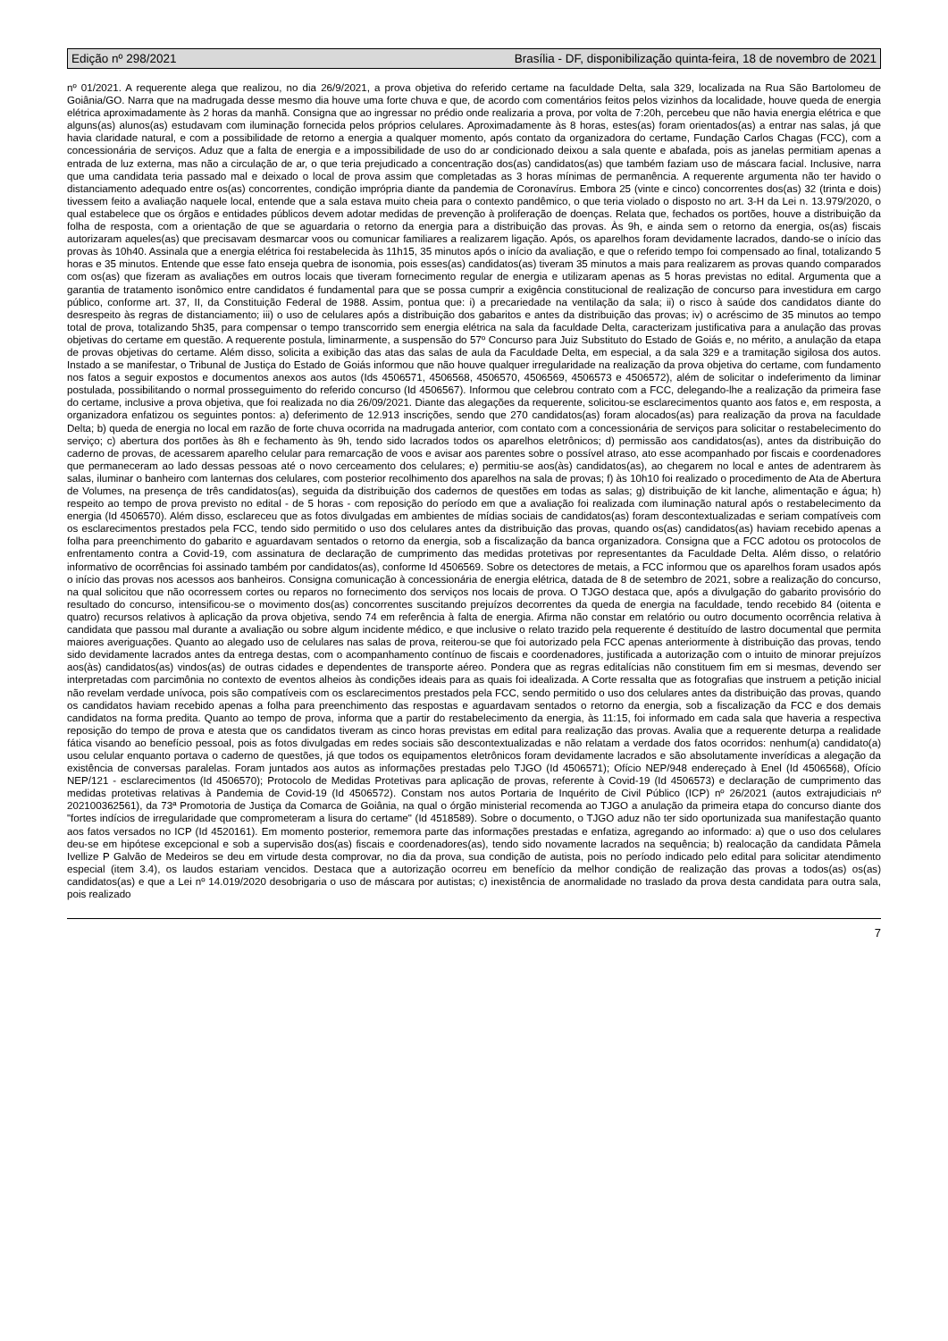Edição nº 298/2021 Brasília - DF, disponibilização quinta-feira, 18 de novembro de 2021
nº 01/2021. A requerente alega que realizou, no dia 26/9/2021, a prova objetiva do referido certame na faculdade Delta, sala 329, localizada na Rua São Bartolomeu de Goiânia/GO. Narra que na madrugada desse mesmo dia houve uma forte chuva e que, de acordo com comentários feitos pelos vizinhos da localidade, houve queda de energia elétrica aproximadamente às 2 horas da manhã. Consigna que ao ingressar no prédio onde realizaria a prova, por volta de 7:20h, percebeu que não havia energia elétrica e que alguns(as) alunos(as) estudavam com iluminação fornecida pelos próprios celulares. Aproximadamente às 8 horas, estes(as) foram orientados(as) a entrar nas salas, já que havia claridade natural, e com a possibilidade de retorno a energia a qualquer momento, após contato da organizadora do certame, Fundação Carlos Chagas (FCC), com a concessionária de serviços. Aduz que a falta de energia e a impossibilidade de uso do ar condicionado deixou a sala quente e abafada, pois as janelas permitiam apenas a entrada de luz externa, mas não a circulação de ar, o que teria prejudicado a concentração dos(as) candidatos(as) que também faziam uso de máscara facial. Inclusive, narra que uma candidata teria passado mal e deixado o local de prova assim que completadas as 3 horas mínimas de permanência. A requerente argumenta não ter havido o distanciamento adequado entre os(as) concorrentes, condição imprópria diante da pandemia de Coronavírus. Embora 25 (vinte e cinco) concorrentes dos(as) 32 (trinta e dois) tivessem feito a avaliação naquele local, entende que a sala estava muito cheia para o contexto pandêmico, o que teria violado o disposto no art. 3-H da Lei n. 13.979/2020, o qual estabelece que os órgãos e entidades públicos devem adotar medidas de prevenção à proliferação de doenças. Relata que, fechados os portões, houve a distribuição da folha de resposta, com a orientação de que se aguardaria o retorno da energia para a distribuição das provas. Às 9h, e ainda sem o retorno da energia, os(as) fiscais autorizaram aqueles(as) que precisavam desmarcar voos ou comunicar familiares a realizarem ligação. Após, os aparelhos foram devidamente lacrados, dando-se o início das provas às 10h40. Assinala que a energia elétrica foi restabelecida às 11h15, 35 minutos após o início da avaliação, e que o referido tempo foi compensado ao final, totalizando 5 horas e 35 minutos. Entende que esse fato enseja quebra de isonomia, pois esses(as) candidatos(as) tiveram 35 minutos a mais para realizarem as provas quando comparados com os(as) que fizeram as avaliações em outros locais que tiveram fornecimento regular de energia e utilizaram apenas as 5 horas previstas no edital. Argumenta que a garantia de tratamento isonômico entre candidatos é fundamental para que se possa cumprir a exigência constitucional de realização de concurso para investidura em cargo público, conforme art. 37, II, da Constituição Federal de 1988. Assim, pontua que: i) a precariedade na ventilação da sala; ii) o risco à saúde dos candidatos diante do desrespeito às regras de distanciamento; iii) o uso de celulares após a distribuição dos gabaritos e antes da distribuição das provas; iv) o acréscimo de 35 minutos ao tempo total de prova, totalizando 5h35, para compensar o tempo transcorrido sem energia elétrica na sala da faculdade Delta, caracterizam justificativa para a anulação das provas objetivas do certame em questão. A requerente postula, liminarmente, a suspensão do 57º Concurso para Juiz Substituto do Estado de Goiás e, no mérito, a anulação da etapa de provas objetivas do certame. Além disso, solicita a exibição das atas das salas de aula da Faculdade Delta, em especial, a da sala 329 e a tramitação sigilosa dos autos. Instado a se manifestar, o Tribunal de Justiça do Estado de Goiás informou que não houve qualquer irregularidade na realização da prova objetiva do certame, com fundamento nos fatos a seguir expostos e documentos anexos aos autos (Ids 4506571, 4506568, 4506570, 4506569, 4506573 e 4506572), além de solicitar o indeferimento da liminar postulada, possibilitando o normal prosseguimento do referido concurso (Id 4506567). Informou que celebrou contrato com a FCC, delegando-lhe a realização da primeira fase do certame, inclusive a prova objetiva, que foi realizada no dia 26/09/2021. Diante das alegações da requerente, solicitou-se esclarecimentos quanto aos fatos e, em resposta, a organizadora enfatizou os seguintes pontos: a) deferimento de 12.913 inscrições, sendo que 270 candidatos(as) foram alocados(as) para realização da prova na faculdade Delta; b) queda de energia no local em razão de forte chuva ocorrida na madrugada anterior, com contato com a concessionária de serviços para solicitar o restabelecimento do serviço; c) abertura dos portões às 8h e fechamento às 9h, tendo sido lacrados todos os aparelhos eletrônicos; d) permissão aos candidatos(as), antes da distribuição do caderno de provas, de acessarem aparelho celular para remarcação de voos e avisar aos parentes sobre o possível atraso, ato esse acompanhado por fiscais e coordenadores que permaneceram ao lado dessas pessoas até o novo cerceamento dos celulares; e) permitiu-se aos(às) candidatos(as), ao chegarem no local e antes de adentrarem às salas, iluminar o banheiro com lanternas dos celulares, com posterior recolhimento dos aparelhos na sala de provas; f) às 10h10 foi realizado o procedimento de Ata de Abertura de Volumes, na presença de três candidatos(as), seguida da distribuição dos cadernos de questões em todas as salas; g) distribuição de kit lanche, alimentação e água; h) respeito ao tempo de prova previsto no edital - de 5 horas - com reposição do período em que a avaliação foi realizada com iluminação natural após o restabelecimento da energia (Id 4506570). Além disso, esclareceu que as fotos divulgadas em ambientes de mídias sociais de candidatos(as) foram descontextualizadas e seriam compatíveis com os esclarecimentos prestados pela FCC, tendo sido permitido o uso dos celulares antes da distribuição das provas, quando os(as) candidatos(as) haviam recebido apenas a folha para preenchimento do gabarito e aguardavam sentados o retorno da energia, sob a fiscalização da banca organizadora. Consigna que a FCC adotou os protocolos de enfrentamento contra a Covid-19, com assinatura de declaração de cumprimento das medidas protetivas por representantes da Faculdade Delta. Além disso, o relatório informativo de ocorrências foi assinado também por candidatos(as), conforme Id 4506569. Sobre os detectores de metais, a FCC informou que os aparelhos foram usados após o início das provas nos acessos aos banheiros. Consigna comunicação à concessionária de energia elétrica, datada de 8 de setembro de 2021, sobre a realização do concurso, na qual solicitou que não ocorressem cortes ou reparos no fornecimento dos serviços nos locais de prova. O TJGO destaca que, após a divulgação do gabarito provisório do resultado do concurso, intensificou-se o movimento dos(as) concorrentes suscitando prejuízos decorrentes da queda de energia na faculdade, tendo recebido 84 (oitenta e quatro) recursos relativos à aplicação da prova objetiva, sendo 74 em referência à falta de energia. Afirma não constar em relatório ou outro documento ocorrência relativa à candidata que passou mal durante a avaliação ou sobre algum incidente médico, e que inclusive o relato trazido pela requerente é destituído de lastro documental que permita maiores averiguações. Quanto ao alegado uso de celulares nas salas de prova, reiterou-se que foi autorizado pela FCC apenas anteriormente à distribuição das provas, tendo sido devidamente lacrados antes da entrega destas, com o acompanhamento contínuo de fiscais e coordenadores, justificada a autorização com o intuito de minorar prejuízos aos(às) candidatos(as) vindos(as) de outras cidades e dependentes de transporte aéreo. Pondera que as regras editalícias não constituem fim em si mesmas, devendo ser interpretadas com parcimônia no contexto de eventos alheios às condições ideais para as quais foi idealizada. A Corte ressalta que as fotografias que instruem a petição inicial não revelam verdade unívoca, pois são compatíveis com os esclarecimentos prestados pela FCC, sendo permitido o uso dos celulares antes da distribuição das provas, quando os candidatos haviam recebido apenas a folha para preenchimento das respostas e aguardavam sentados o retorno da energia, sob a fiscalização da FCC e dos demais candidatos na forma predita. Quanto ao tempo de prova, informa que a partir do restabelecimento da energia, às 11:15, foi informado em cada sala que haveria a respectiva reposição do tempo de prova e atesta que os candidatos tiveram as cinco horas previstas em edital para realização das provas. Avalia que a requerente deturpa a realidade fática visando ao benefício pessoal, pois as fotos divulgadas em redes sociais são descontextualizadas e não relatam a verdade dos fatos ocorridos: nenhum(a) candidato(a) usou celular enquanto portava o caderno de questões, já que todos os equipamentos eletrônicos foram devidamente lacrados e são absolutamente inverídicas a alegação da existência de conversas paralelas. Foram juntados aos autos as informações prestadas pelo TJGO (Id 4506571); Ofício NEP/948 endereçado à Enel (Id 4506568), Ofício NEP/121 - esclarecimentos (Id 4506570); Protocolo de Medidas Protetivas para aplicação de provas, referente à Covid-19 (Id 4506573) e declaração de cumprimento das medidas protetivas relativas à Pandemia de Covid-19 (Id 4506572). Constam nos autos Portaria de Inquérito de Civil Público (ICP) nº 26/2021 (autos extrajudiciais nº 202100362561), da 73ª Promotoria de Justiça da Comarca de Goiânia, na qual o órgão ministerial recomenda ao TJGO a anulação da primeira etapa do concurso diante dos "fortes indícios de irregularidade que comprometeram a lisura do certame" (Id 4518589). Sobre o documento, o TJGO aduz não ter sido oportunizada sua manifestação quanto aos fatos versados no ICP (Id 4520161). Em momento posterior, rememora parte das informações prestadas e enfatiza, agregando ao informado: a) que o uso dos celulares deu-se em hipótese excepcional e sob a supervisão dos(as) fiscais e coordenadores(as), tendo sido novamente lacrados na sequência; b) realocação da candidata Pâmela Ivellize P Galvão de Medeiros se deu em virtude desta comprovar, no dia da prova, sua condição de autista, pois no período indicado pelo edital para solicitar atendimento especial (item 3.4), os laudos estariam vencidos. Destaca que a autorização ocorreu em benefício da melhor condição de realização das provas a todos(as) os(as) candidatos(as) e que a Lei nº 14.019/2020 desobrigaria o uso de máscara por autistas; c) inexistência de anormalidade no traslado da prova desta candidata para outra sala, pois realizado
7